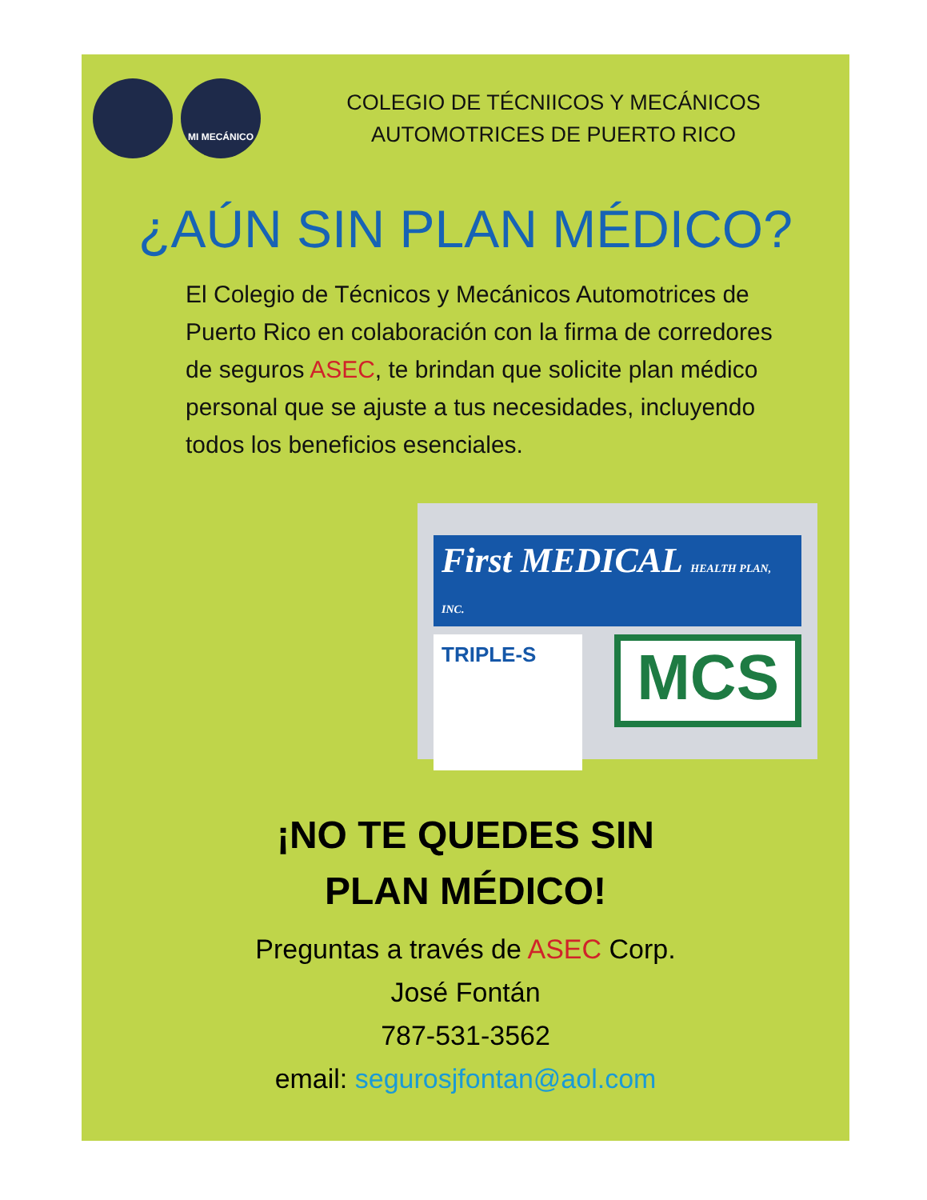MI MECÁNICO
COLEGIO DE TÉCNIICOS Y MECÁNICOS
AUTOMOTRICES DE PUERTO RICO
¿AÚN SIN PLAN MÉDICO?
El Colegio de Técnicos y Mecánicos Automotrices de Puerto Rico en colaboración con la firma de corredores de seguros ASEC, te brindan que solicite plan médico personal que se ajuste a tus necesidades, incluyendo todos los beneficios esenciales.
First MEDICAL HEALTH PLAN, INC.
TRIPLE-S
MCS
¡NO TE QUEDES SIN
PLAN MÉDICO!
Preguntas a través de ASEC Corp.
José Fontán
787-531-3562
email: segurosjfontan@aol.com